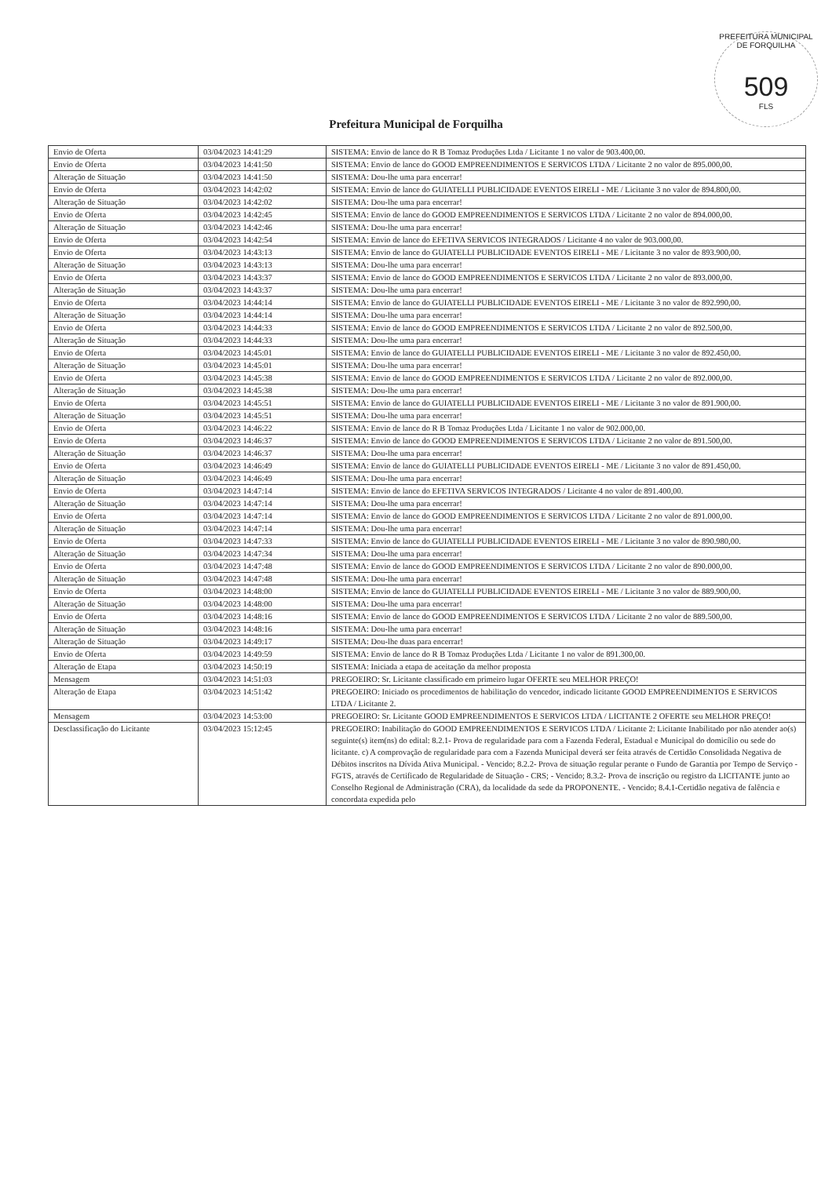PREFEITURA MUNICIPAL DE FORQUILHA
509
FLS
Prefeitura Municipal de Forquilha
| Envio de Oferta | 03/04/2023 14:41:29 | SISTEMA: Envio de lance do R B Tomaz Produções Ltda / Licitante 1 no valor de 903.400,00. |
| Envio de Oferta | 03/04/2023 14:41:50 | SISTEMA: Envio de lance do GOOD EMPREENDIMENTOS E SERVICOS LTDA / Licitante 2 no valor de 895.000,00. |
| Alteração de Situação | 03/04/2023 14:41:50 | SISTEMA: Dou-lhe uma para encerrar! |
| Envio de Oferta | 03/04/2023 14:42:02 | SISTEMA: Envio de lance do GUIATELLI PUBLICIDADE EVENTOS EIRELI - ME / Licitante 3 no valor de 894.800,00. |
| Alteração de Situação | 03/04/2023 14:42:02 | SISTEMA: Dou-lhe uma para encerrar! |
| Envio de Oferta | 03/04/2023 14:42:45 | SISTEMA: Envio de lance do GOOD EMPREENDIMENTOS E SERVICOS LTDA / Licitante 2 no valor de 894.000,00. |
| Alteração de Situação | 03/04/2023 14:42:46 | SISTEMA: Dou-lhe uma para encerrar! |
| Envio de Oferta | 03/04/2023 14:42:54 | SISTEMA: Envio de lance do EFETIVA SERVICOS INTEGRADOS / Licitante 4 no valor de 903.000,00. |
| Envio de Oferta | 03/04/2023 14:43:13 | SISTEMA: Envio de lance do GUIATELLI PUBLICIDADE EVENTOS EIRELI - ME / Licitante 3 no valor de 893.900,00. |
| Alteração de Situação | 03/04/2023 14:43:13 | SISTEMA: Dou-lhe uma para encerrar! |
| Envio de Oferta | 03/04/2023 14:43:37 | SISTEMA: Envio de lance do GOOD EMPREENDIMENTOS E SERVICOS LTDA / Licitante 2 no valor de 893.000,00. |
| Alteração de Situação | 03/04/2023 14:43:37 | SISTEMA: Dou-lhe uma para encerrar! |
| Envio de Oferta | 03/04/2023 14:44:14 | SISTEMA: Envio de lance do GUIATELLI PUBLICIDADE EVENTOS EIRELI - ME / Licitante 3 no valor de 892.990,00. |
| Alteração de Situação | 03/04/2023 14:44:14 | SISTEMA: Dou-lhe uma para encerrar! |
| Envio de Oferta | 03/04/2023 14:44:33 | SISTEMA: Envio de lance do GOOD EMPREENDIMENTOS E SERVICOS LTDA / Licitante 2 no valor de 892.500,00. |
| Alteração de Situação | 03/04/2023 14:44:33 | SISTEMA: Dou-lhe uma para encerrar! |
| Envio de Oferta | 03/04/2023 14:45:01 | SISTEMA: Envio de lance do GUIATELLI PUBLICIDADE EVENTOS EIRELI - ME / Licitante 3 no valor de 892.450,00. |
| Alteração de Situação | 03/04/2023 14:45:01 | SISTEMA: Dou-lhe uma para encerrar! |
| Envio de Oferta | 03/04/2023 14:45:38 | SISTEMA: Envio de lance do GOOD EMPREENDIMENTOS E SERVICOS LTDA / Licitante 2 no valor de 892.000,00. |
| Alteração de Situação | 03/04/2023 14:45:38 | SISTEMA: Dou-lhe uma para encerrar! |
| Envio de Oferta | 03/04/2023 14:45:51 | SISTEMA: Envio de lance do GUIATELLI PUBLICIDADE EVENTOS EIRELI - ME / Licitante 3 no valor de 891.900,00. |
| Alteração de Situação | 03/04/2023 14:45:51 | SISTEMA: Dou-lhe uma para encerrar! |
| Envio de Oferta | 03/04/2023 14:46:22 | SISTEMA: Envio de lance do R B Tomaz Produções Ltda / Licitante 1 no valor de 902.000,00. |
| Envio de Oferta | 03/04/2023 14:46:37 | SISTEMA: Envio de lance do GOOD EMPREENDIMENTOS E SERVICOS LTDA / Licitante 2 no valor de 891.500,00. |
| Alteração de Situação | 03/04/2023 14:46:37 | SISTEMA: Dou-lhe uma para encerrar! |
| Envio de Oferta | 03/04/2023 14:46:49 | SISTEMA: Envio de lance do GUIATELLI PUBLICIDADE EVENTOS EIRELI - ME / Licitante 3 no valor de 891.450,00. |
| Alteração de Situação | 03/04/2023 14:46:49 | SISTEMA: Dou-lhe uma para encerrar! |
| Envio de Oferta | 03/04/2023 14:47:14 | SISTEMA: Envio de lance do EFETIVA SERVICOS INTEGRADOS / Licitante 4 no valor de 891.400,00. |
| Alteração de Situação | 03/04/2023 14:47:14 | SISTEMA: Dou-lhe uma para encerrar! |
| Envio de Oferta | 03/04/2023 14:47:14 | SISTEMA: Envio de lance do GOOD EMPREENDIMENTOS E SERVICOS LTDA / Licitante 2 no valor de 891.000,00. |
| Alteração de Situação | 03/04/2023 14:47:14 | SISTEMA: Dou-lhe uma para encerrar! |
| Envio de Oferta | 03/04/2023 14:47:33 | SISTEMA: Envio de lance do GUIATELLI PUBLICIDADE EVENTOS EIRELI - ME / Licitante 3 no valor de 890.980,00. |
| Alteração de Situação | 03/04/2023 14:47:34 | SISTEMA: Dou-lhe uma para encerrar! |
| Envio de Oferta | 03/04/2023 14:47:48 | SISTEMA: Envio de lance do GOOD EMPREENDIMENTOS E SERVICOS LTDA / Licitante 2 no valor de 890.000,00. |
| Alteração de Situação | 03/04/2023 14:47:48 | SISTEMA: Dou-lhe uma para encerrar! |
| Envio de Oferta | 03/04/2023 14:48:00 | SISTEMA: Envio de lance do GUIATELLI PUBLICIDADE EVENTOS EIRELI - ME / Licitante 3 no valor de 889.900,00. |
| Alteração de Situação | 03/04/2023 14:48:00 | SISTEMA: Dou-lhe uma para encerrar! |
| Envio de Oferta | 03/04/2023 14:48:16 | SISTEMA: Envio de lance do GOOD EMPREENDIMENTOS E SERVICOS LTDA / Licitante 2 no valor de 889.500,00. |
| Alteração de Situação | 03/04/2023 14:48:16 | SISTEMA: Dou-lhe uma para encerrar! |
| Alteração de Situação | 03/04/2023 14:49:17 | SISTEMA: Dou-lhe duas para encerrar! |
| Envio de Oferta | 03/04/2023 14:49:59 | SISTEMA: Envio de lance do R B Tomaz Produções Ltda / Licitante 1 no valor de 891.300,00. |
| Alteração de Etapa | 03/04/2023 14:50:19 | SISTEMA: Iniciada a etapa de aceitação da melhor proposta |
| Mensagem | 03/04/2023 14:51:03 | PREGOEIRO: Sr. Licitante classificado em primeiro lugar OFERTE seu MELHOR PREÇO! |
| Alteração de Etapa | 03/04/2023 14:51:42 | PREGOEIRO: Iniciado os procedimentos de habilitação do vencedor, indicado licitante GOOD EMPREENDIMENTOS E SERVICOS LTDA / Licitante 2. |
| Mensagem | 03/04/2023 14:53:00 | PREGOEIRO: Sr. Licitante GOOD EMPREENDIMENTOS E SERVICOS LTDA / LICITANTE 2 OFERTE seu MELHOR PREÇO! |
| Desclassificação do Licitante | 03/04/2023 15:12:45 | PREGOEIRO: Inabilitação do GOOD EMPREENDIMENTOS E SERVICOS LTDA / Licitante 2: Licitante Inabilitado por não atender ao(s) seguinte(s) item(ns) do edital: 8.2.1- Prova de regularidade para com a Fazenda Federal, Estadual e Municipal do domicílio ou sede do licitante. c) A comprovação de regularidade para com a Fazenda Municipal deverá ser feita através de Certidão Consolidada Negativa de Débitos inscritos na Dívida Ativa Municipal. - Vencido; 8.2.2- Prova de situação regular perante o Fundo de Garantia por Tempo de Serviço - FGTS, através de Certificado de Regularidade de Situação - CRS; - Vencido; 8.3.2- Prova de inscrição ou registro da LICITANTE junto ao Conselho Regional de Administração (CRA), da localidade da sede da PROPONENTE. - Vencido; 8.4.1-Certidão negativa de falência e concordata expedida pelo |